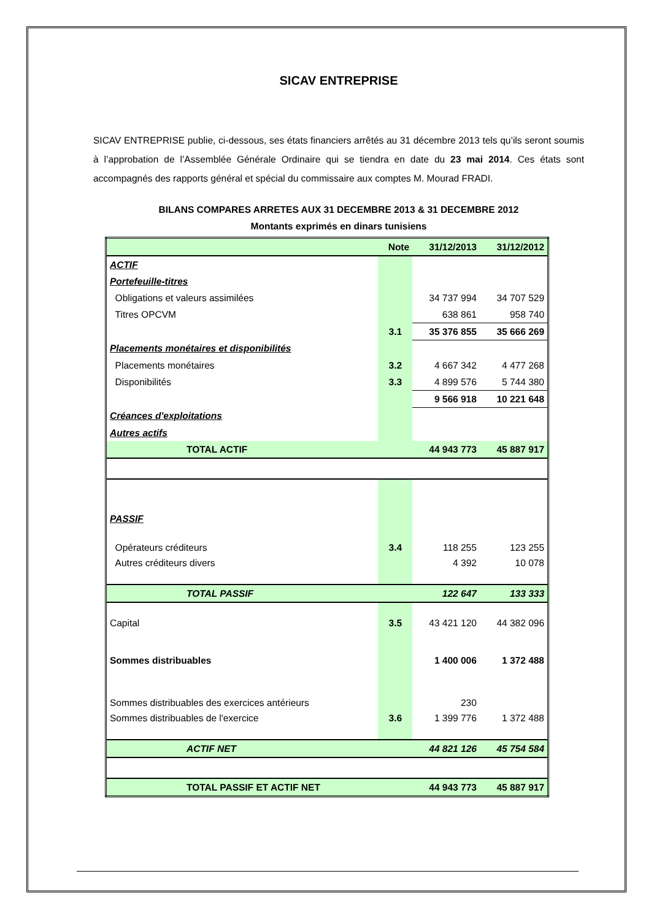SICAV ENTREPRISE
SICAV ENTREPRISE publie, ci-dessous, ses états financiers arrêtés au 31 décembre 2013 tels qu’ils seront soumis à l’approbation de l’Assemblée Générale Ordinaire qui se tiendra en date du 23 mai 2014. Ces états sont accompagnés des rapports général et spécial du commissaire aux comptes M. Mourad FRADI.
BILANS COMPARES ARRETES AUX 31 DECEMBRE 2013 & 31 DECEMBRE 2012
Montants exprimés en dinars tunisiens
| | Note | 31/12/2013 | 31/12/2012 |
| ACTIF | | | |
| Portefeuille-titres | | | |
| Obligations et valeurs assimilées | | 34 737 994 | 34 707 529 |
| Titres OPCVM | | 638 861 | 958 740 |
| | 3.1 | 35 376 855 | 35 666 269 |
| Placements monétaires et disponibilités | | | |
| Placements monétaires | 3.2 | 4 667 342 | 4 477 268 |
| Disponibilités | 3.3 | 4 899 576 | 5 744 380 |
| | | 9 566 918 | 10 221 648 |
| Créances d'exploitations | | | |
| Autres actifs | | | |
| TOTAL ACTIF | | 44 943 773 | 45 887 917 |
| PASSIF | | | |
| Opérateurs créditeurs | 3.4 | 118 255 | 123 255 |
| Autres créditeurs divers | | 4 392 | 10 078 |
| TOTAL PASSIF | | 122 647 | 133 333 |
| Capital | 3.5 | 43 421 120 | 44 382 096 |
| Sommes distribuables | | 1 400 006 | 1 372 488 |
| Sommes distribuables des exercices antérieurs | | 230 | |
| Sommes distribuables de l'exercice | 3.6 | 1 399 776 | 1 372 488 |
| ACTIF NET | | 44 821 126 | 45 754 584 |
| TOTAL PASSIF ET ACTIF NET | | 44 943 773 | 45 887 917 |